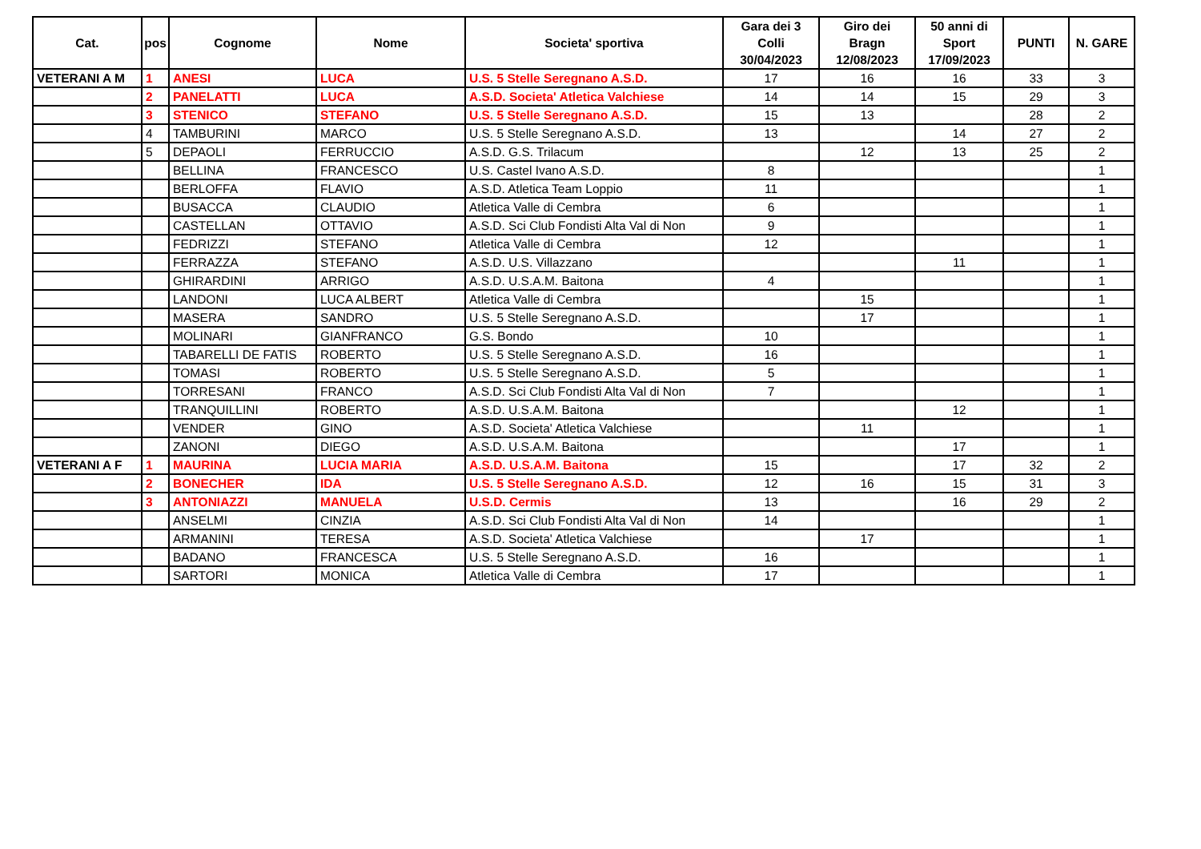| Cat. | pos | Cognome | Nome | Societa' sportiva | Gara dei 3 Colli 30/04/2023 | Giro dei Bragn 12/08/2023 | 50 anni di Sport 17/09/2023 | PUNTI | N. GARE |
| --- | --- | --- | --- | --- | --- | --- | --- | --- | --- |
| VETERANI A M | 1 | ANESI | LUCA | U.S. 5 Stelle Seregnano A.S.D. | 17 | 16 | 16 | 33 | 3 |
| | 2 | PANELATTI | LUCA | A.S.D. Societa' Atletica Valchiese | 14 | 14 | 15 | 29 | 3 |
| | 3 | STENICO | STEFANO | U.S. 5 Stelle Seregnano A.S.D. | 15 | 13 | | 28 | 2 |
| | 4 | TAMBURINI | MARCO | U.S. 5 Stelle Seregnano A.S.D. | 13 | | 14 | 27 | 2 |
| | 5 | DEPAOLI | FERRUCCIO | A.S.D. G.S. Trilacum | | 12 | 13 | 25 | 2 |
| | | BELLINA | FRANCESCO | U.S. Castel Ivano A.S.D. | 8 | | | | 1 |
| | | BERLOFFA | FLAVIO | A.S.D. Atletica Team Loppio | 11 | | | | 1 |
| | | BUSACCA | CLAUDIO | Atletica Valle di Cembra | 6 | | | | 1 |
| | | CASTELLAN | OTTAVIO | A.S.D. Sci Club Fondisti Alta Val di Non | 9 | | | | 1 |
| | | FEDRIZZI | STEFANO | Atletica Valle di Cembra | 12 | | | | 1 |
| | | FERRAZZA | STEFANO | A.S.D. U.S. Villazzano | | | 11 | | 1 |
| | | GHIRARDINI | ARRIGO | A.S.D. U.S.A.M. Baitona | 4 | | | | 1 |
| | | LANDONI | LUCA ALBERT | Atletica Valle di Cembra | | 15 | | | 1 |
| | | MASERA | SANDRO | U.S. 5 Stelle Seregnano A.S.D. | | 17 | | | 1 |
| | | MOLINARI | GIANFRANCO | G.S. Bondo | 10 | | | | 1 |
| | | TABARELLI DE FATIS | ROBERTO | U.S. 5 Stelle Seregnano A.S.D. | 16 | | | | 1 |
| | | TOMASI | ROBERTO | U.S. 5 Stelle Seregnano A.S.D. | 5 | | | | 1 |
| | | TORRESANI | FRANCO | A.S.D. Sci Club Fondisti Alta Val di Non | 7 | | | | 1 |
| | | TRANQUILLINI | ROBERTO | A.S.D. U.S.A.M. Baitona | | | 12 | | 1 |
| | | VENDER | GINO | A.S.D. Societa' Atletica Valchiese | | 11 | | | 1 |
| | | ZANONI | DIEGO | A.S.D. U.S.A.M. Baitona | | | 17 | | 1 |
| VETERANI A F | 1 | MAURINA | LUCIA MARIA | A.S.D. U.S.A.M. Baitona | 15 | | 17 | 32 | 2 |
| | 2 | BONECHER | IDA | U.S. 5 Stelle Seregnano A.S.D. | 12 | 16 | 15 | 31 | 3 |
| | 3 | ANTONIAZZI | MANUELA | U.S.D. Cermis | 13 | | 16 | 29 | 2 |
| | | ANSELMI | CINZIA | A.S.D. Sci Club Fondisti Alta Val di Non | 14 | | | | 1 |
| | | ARMANINI | TERESA | A.S.D. Societa' Atletica Valchiese | | 17 | | | 1 |
| | | BADANO | FRANCESCA | U.S. 5 Stelle Seregnano A.S.D. | 16 | | | | 1 |
| | | SARTORI | MONICA | Atletica Valle di Cembra | 17 | | | | 1 |